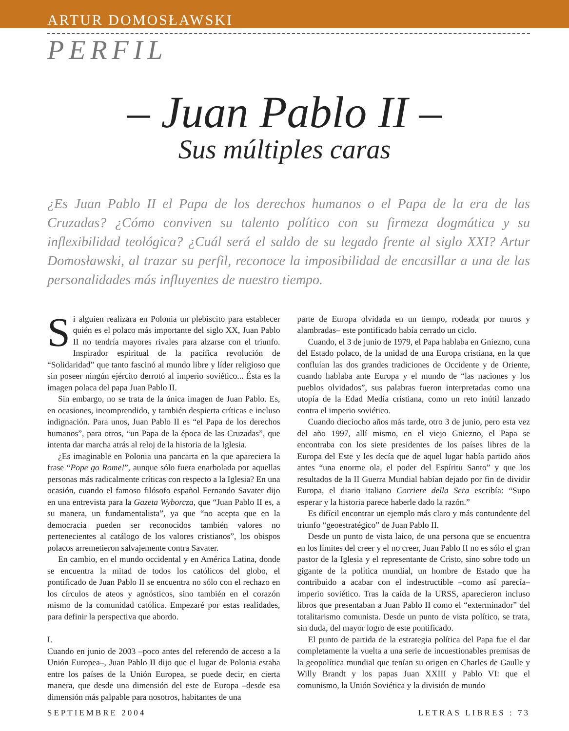ARTUR DOMOSŁAWSKI
PERFIL
– Juan Pablo II –
Sus múltiples caras
¿Es Juan Pablo II el Papa de los derechos humanos o el Papa de la era de las Cruzadas? ¿Cómo conviven su talento político con su firmeza dogmática y su inflexibilidad teológica? ¿Cuál será el saldo de su legado frente al siglo XXI? Artur Domosławski, al trazar su perfil, reconoce la imposibilidad de encasillar a una de las personalidades más influyentes de nuestro tiempo.
Si alguien realizara en Polonia un plebiscito para establecer quién es el polaco más importante del siglo XX, Juan Pablo II no tendría mayores rivales para alzarse con el triunfo. Inspirador espiritual de la pacífica revolución de “Solidaridad” que tanto fascinó al mundo libre y líder religioso que sin poseer ningún ejército derrotó al imperio soviético... Ésta es la imagen polaca del papa Juan Pablo II.
Sin embargo, no se trata de la única imagen de Juan Pablo. Es, en ocasiones, incomprendido, y también despierta críticas e incluso indignación. Para unos, Juan Pablo II es “el Papa de los derechos humanos”, para otros, “un Papa de la época de las Cruzadas”, que intenta dar marcha atrás al reloj de la historia de la Iglesia.
¿Es imaginable en Polonia una pancarta en la que apareciera la frase “Pope go Rome!”, aunque sólo fuera enarbolada por aquellas personas más radicalmente críticas con respecto a la Iglesia? En una ocasión, cuando el famoso filósofo español Fernando Savater dijo en una entrevista para la Gazeta Wyborcza, que “Juan Pablo II es, a su manera, un fundamentalista”, ya que “no acepta que en la democracia pueden ser reconocidos también valores no pertenecientes al catálogo de los valores cristianos”, los obispos polacos arremetieron salvajemente contra Savater.
En cambio, en el mundo occidental y en América Latina, donde se encuentra la mitad de todos los católicos del globo, el pontificado de Juan Pablo II se encuentra no sólo con el rechazo en los círculos de ateos y agnósticos, sino también en el corazón mismo de la comunidad católica. Empezaré por estas realidades, para definir la perspectiva que abordo.
I.
Cuando en junio de 2003 –poco antes del referendo de acceso a la Unión Europea–, Juan Pablo II dijo que el lugar de Polonia estaba entre los países de la Unión Europea, se puede decir, en cierta manera, que desde una dimensión del este de Europa –desde esa dimensión más palpable para nosotros, habitantes de una
parte de Europa olvidada en un tiempo, rodeada por muros y alambradas– este pontificado había cerrado un ciclo.
Cuando, el 3 de junio de 1979, el Papa hablaba en Gniezno, cuna del Estado polaco, de la unidad de una Europa cristiana, en la que confluían las dos grandes tradiciones de Occidente y de Oriente, cuando hablaba ante Europa y el mundo de “las naciones y los pueblos olvidados”, sus palabras fueron interpretadas como una utopía de la Edad Media cristiana, como un reto inútil lanzado contra el imperio soviético.
Cuando dieciocho años más tarde, otro 3 de junio, pero esta vez del año 1997, allí mismo, en el viejo Gniezno, el Papa se encontraba con los siete presidentes de los países libres de la Europa del Este y les decía que de aquel lugar había partido años antes “una enorme ola, el poder del Espíritu Santo” y que los resultados de la II Guerra Mundial habían dejado por fin de dividir Europa, el diario italiano Corriere della Sera escribía: “Supo esperar y la historia parece haberle dado la razón.”
Es difícil encontrar un ejemplo más claro y más contundente del triunfo “geoestratégico” de Juan Pablo II.
Desde un punto de vista laico, de una persona que se encuentra en los límites del creer y el no creer, Juan Pablo II no es sólo el gran pastor de la Iglesia y el representante de Cristo, sino sobre todo un gigante de la política mundial, un hombre de Estado que ha contribuido a acabar con el indestructible –como así parecía– imperio soviético. Tras la caída de la URSS, aparecieron incluso libros que presentaban a Juan Pablo II como el “exterminador” del totalitarismo comunista. Desde un punto de vista político, se trata, sin duda, del mayor logro de este pontificado.
El punto de partida de la estrategia política del Papa fue el dar completamente la vuelta a una serie de incuestionables premisas de la geopolítica mundial que tenían su origen en Charles de Gaulle y Willy Brandt y los papas Juan XXIII y Pablo VI: que el comunismo, la Unión Soviética y la división de mundo
SEPTIEMBRE 2004 LETRAS LIBRES : 73